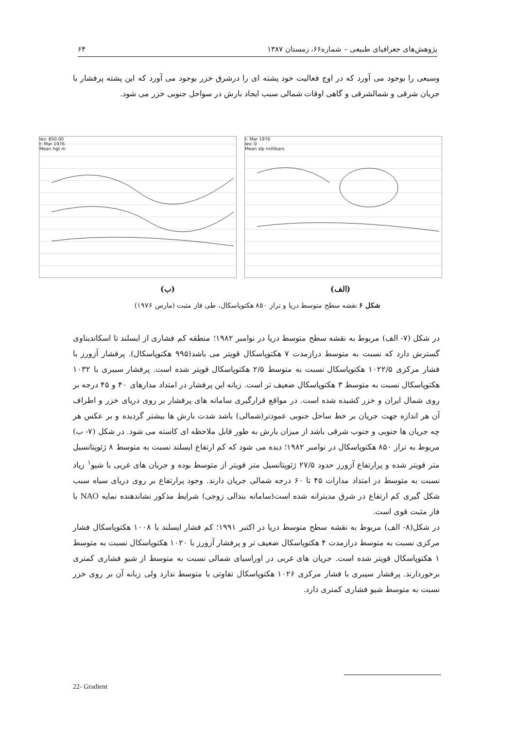پژوهش‌های جغرافیای طبیعی – شماره۶۶، زمستان ۱۳۸۷ ۶۴
وسیعی را بوجود می آورد که در اوج فعالیت خود پشته ای را درشرق خزر بوجود می آورد که این پشته پرفشار با جریان شرقی و شمالشرقی و گاهی اوقات شمالی سبب ایجاد بارش در سواحل جنوبی خزر می شود.
lev: 850.00
t: Mar 1976
Mean hgt m
t: Mar 1976
lev: 0
Mean slp millibars
(ب) (الف)
شکل ۶ نقشه سطح متوسط دریا و تراز ۸۵۰ هکتوپاسکال، طی فاز مثبت (مارس ۱۹۷۶)
در شکل (۷- الف) مربوط به نقشه سطح متوسط دریا در نوامبر ۱۹۸۲؛ منطقه کم فشاری از ایسلند تا اسکاندیناوی گسترش دارد که نسبت به متوسط درازمدت ۷ هکتوپاسکال قویتر می باشد(۹۹۵ هکتوپاسکال). پرفشار آزورز با فشار مرکزی ۱۰۲۲/۵ هکتوپاسکال نسبت به متوسط ۲/۵ هکتوپاسکال قویتر شده است. پرفشار سیبری با ۱۰۳۲ هکتوپاسکال نسبت به متوسط ۳ هکتوپاسکال ضعیف تر است. زبانه این پرفشار در امتداد مدارهای ۴۰ و ۴۵ درجه بر روی شمال ایران و خزر کشیده شده است. در مواقع قرارگیری سامانه های پرفشار بر روی دریای خزر و اطراف آن هر اندازه جهت جریان بر خط ساحل جنوبی عمودتر(شمالی) باشد شدت بارش ها بیشتر گردیده و بر عکس هر چه جریان ها جنوبی و جنوب شرقی باشد از میزان بارش به طور قابل ملاحظه ای کاسته می شود. در شکل (۷- ب) مربوط به تراز ۸۵۰ هکتوپاسکال در نوامبر ۱۹۸۲؛ دیده می شود که کم ارتفاع ایسلند نسبت به متوسط ۸ ژئوپتانسیل متر قویتر شده و پرارتفاع آزورز حدود ۲۷/۵ ژئوپتانسیل متر قویتر از متوسط بوده و جریان های غربی با شیو<sup>۱</sup> زیاد نسبت به متوسط در امتداد مدارات ۴۵ تا ۶۰ درجه شمالی جریان دارند. وجود پرارتفاع بر روی دریای سیاه سبب شکل گیری کم ارتفاع در شرق مدیترانه شده است(سامانه بندالی زوجی) شرایط مذکور نشاندهنده نمایه NAO با فاز مثبت قوی است.
در شکل(۸- الف) مربوط به نقشه سطح متوسط دریا در اکتبر ۱۹۹۱؛ کم فشار ایسلند با ۱۰۰۸ هکتوپاسکال فشار مرکزی نسبت به متوسط درازمدت ۴ هکتوپاسکال ضعیف تر و پرفشار آزورز با ۱۰۲۰ هکتوپاسکال نسبت به متوسط ۱ هکتوپاسکال قویتر شده است. جریان های غربی در اوراسیای شمالی نسبت به متوسط از شیو فشاری کمتری برخوردارند. پرفشار سیبری با فشار مرکزی ۱۰۲۶ هکتوپاسکال تفاوتی با متوسط ندارد ولی زبانه آن بر روی خزر نسبت به متوسط شیو فشاری کمتری دارد.
22- Gradient